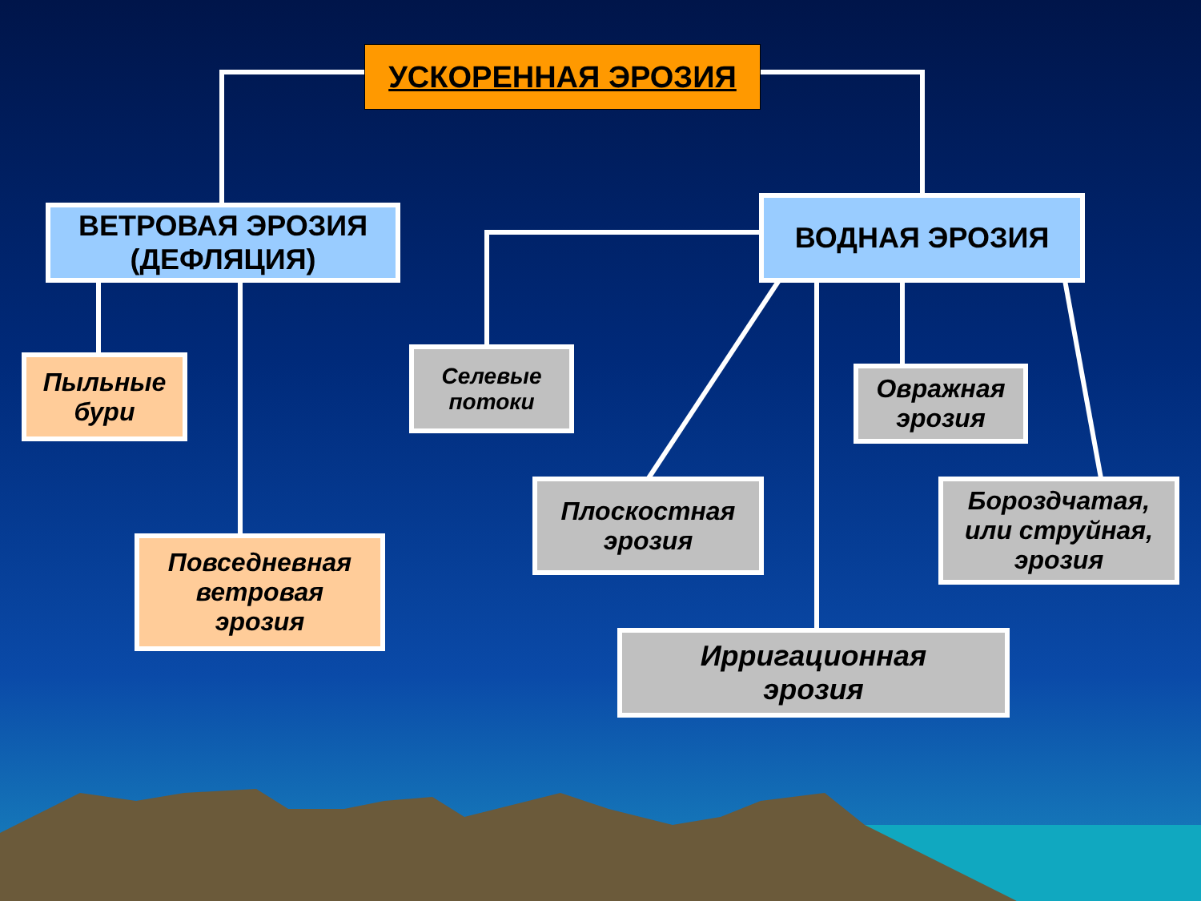УСКОРЕННАЯ ЭРОЗИЯ
ВЕТРОВАЯ ЭРОЗИЯ
(ДЕФЛЯЦИЯ)
ВОДНАЯ ЭРОЗИЯ
Пыльные
бури
Повседневная
ветровая
эрозия
Селевые
потоки
Плоскостная
эрозия
Овражная
эрозия
Бороздчатая,
или струйная,
эрозия
Ирригационная
эрозия